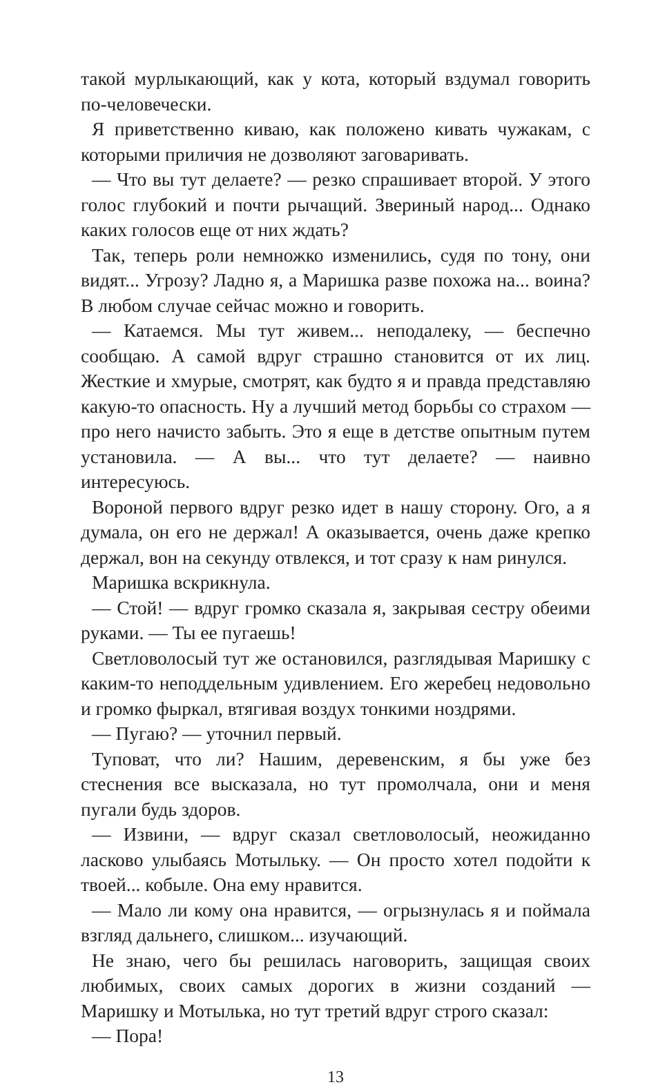такой мурлыкающий, как у кота, который вздумал говорить по-человечески.
Я приветственно киваю, как положено кивать чужакам, с которыми приличия не дозволяют заговаривать.
— Что вы тут делаете? — резко спрашивает второй. У этого голос глубокий и почти рычащий. Звериный народ... Однако каких голосов еще от них ждать?
Так, теперь роли немножко изменились, судя по тону, они видят... Угрозу? Ладно я, а Маришка разве похожа на... воина? В любом случае сейчас можно и говорить.
— Катаемся. Мы тут живем... неподалеку, — беспечно сообщаю. А самой вдруг страшно становится от их лиц. Жесткие и хмурые, смотрят, как будто я и правда представляю какую-то опасность. Ну а лучший метод борьбы со страхом — про него начисто забыть. Это я еще в детстве опытным путем установила. — А вы... что тут делаете? — наивно интересуюсь.
Вороной первого вдруг резко идет в нашу сторону. Ого, а я думала, он его не держал! А оказывается, очень даже крепко держал, вон на секунду отвлекся, и тот сразу к нам ринулся.
Маришка вскрикнула.
— Стой! — вдруг громко сказала я, закрывая сестру обеими руками. — Ты ее пугаешь!
Светловолосый тут же остановился, разглядывая Маришку с каким-то неподдельным удивлением. Его жеребец недовольно и громко фыркал, втягивая воздух тонкими ноздрями.
— Пугаю? — уточнил первый.
Туповат, что ли? Нашим, деревенским, я бы уже без стеснения все высказала, но тут промолчала, они и меня пугали будь здоров.
— Извини, — вдруг сказал светловолосый, неожиданно ласково улыбаясь Мотыльку. — Он просто хотел подойти к твоей... кобыле. Она ему нравится.
— Мало ли кому она нравится, — огрызнулась я и поймала взгляд дальнего, слишком... изучающий.
Не знаю, чего бы решилась наговорить, защищая своих любимых, своих самых дорогих в жизни созданий — Маришку и Мотылька, но тут третий вдруг строго сказал:
— Пора!
13